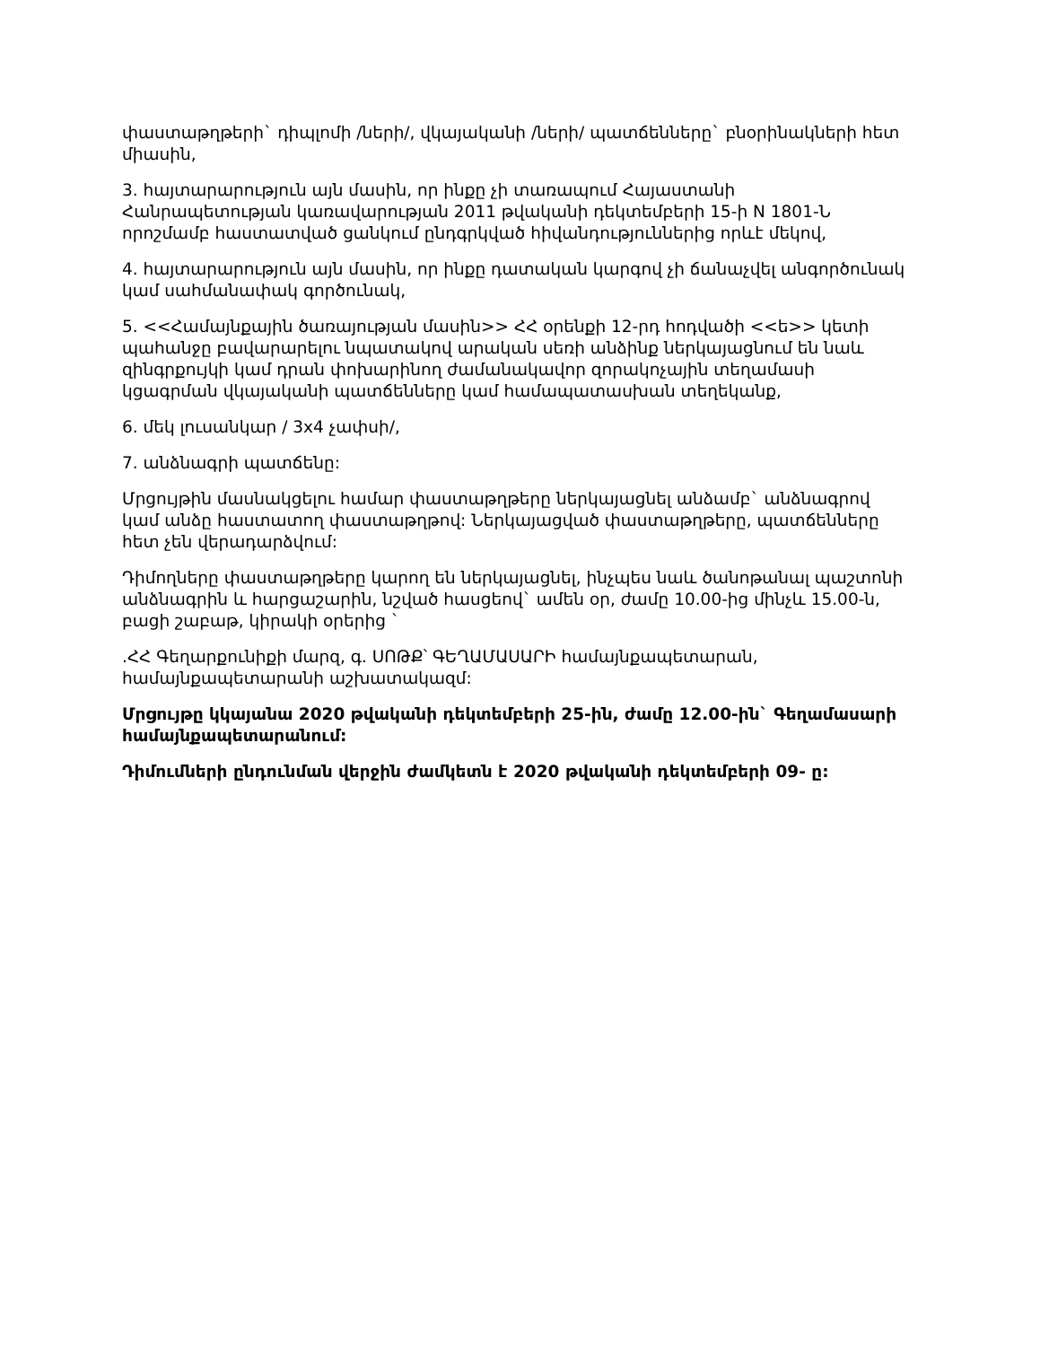փաստաթղթերի` դիպլոմի /ների/, վկայականի /ների/ պատճենները` բնօրինակների հետ միասին,
3. հայտարարություն այն մասին, որ ինքը չի տառապում Հայաստանի Հանրապետության կառավարության 2011 թվականի դեկտեմբերի 15-ի N 1801-Ն որոշմամբ հաստատված ցանկում ընդգրկված հիվանդություններից որևէ մեկով,
4. հայտարարություն այն մասին, որ ինքը դատական կարգով չի ճանաչվել անգործունակ կամ սահմանափակ գործունակ,
5. <<Համայնքային ծառայության մասին>> ՀՀ օրենքի 12-րդ հոդվածի <<ե>> կետի պահանջը բավարարելու նպատակով արական սեռի անձինք ներկայացնում են նաև զինգրքույկի կամ դրան փոխարինող ժամանակավոր զորակոչային տեղամասի կցագրման վկայականի պատճենները կամ համապատասխան տեղեկանք,
6. մեկ լուսանկար / 3x4 չափսի/,
7. անձնագրի պատճենը:
Մրցույթին մասնակցելու համար փաստաթղթերը ներկայացնել անձամբ` անձնագրով կամ անձը հաստատող փաստաթղթով: Ներկայացված փաստաթղթերը, պատճենները հետ չեն վերադարձվում:
Դիմողները փաստաթղթերը կարող են ներկայացնել, ինչպես նաև ծանոթանալ պաշտոնի անձնագրին և հարցաշարին, նշված հասցեով` ամեն օր, ժամը 10.00-ից մինչև 15.00-ն, բացի շաբաթ, կիրակի օրերից `
.ՀՀ Գեղարքունիքի մարզ, գ. ՍՈԹՔ՝ ԳԵՂԱՄԱՍԱՐԻ համայնքապետարան, համայնքապետարանի աշխատակազմ:
Մրցույթը կկայանա 2020 թվականի դեկտեմբերի 25-ին, ժամը 12.00-ին` Գեղամասարի համայնքապետարանում:
Դիմումների ընդունման վերջին ժամկետն է 2020 թվականի դեկտեմբերի 09- ը: